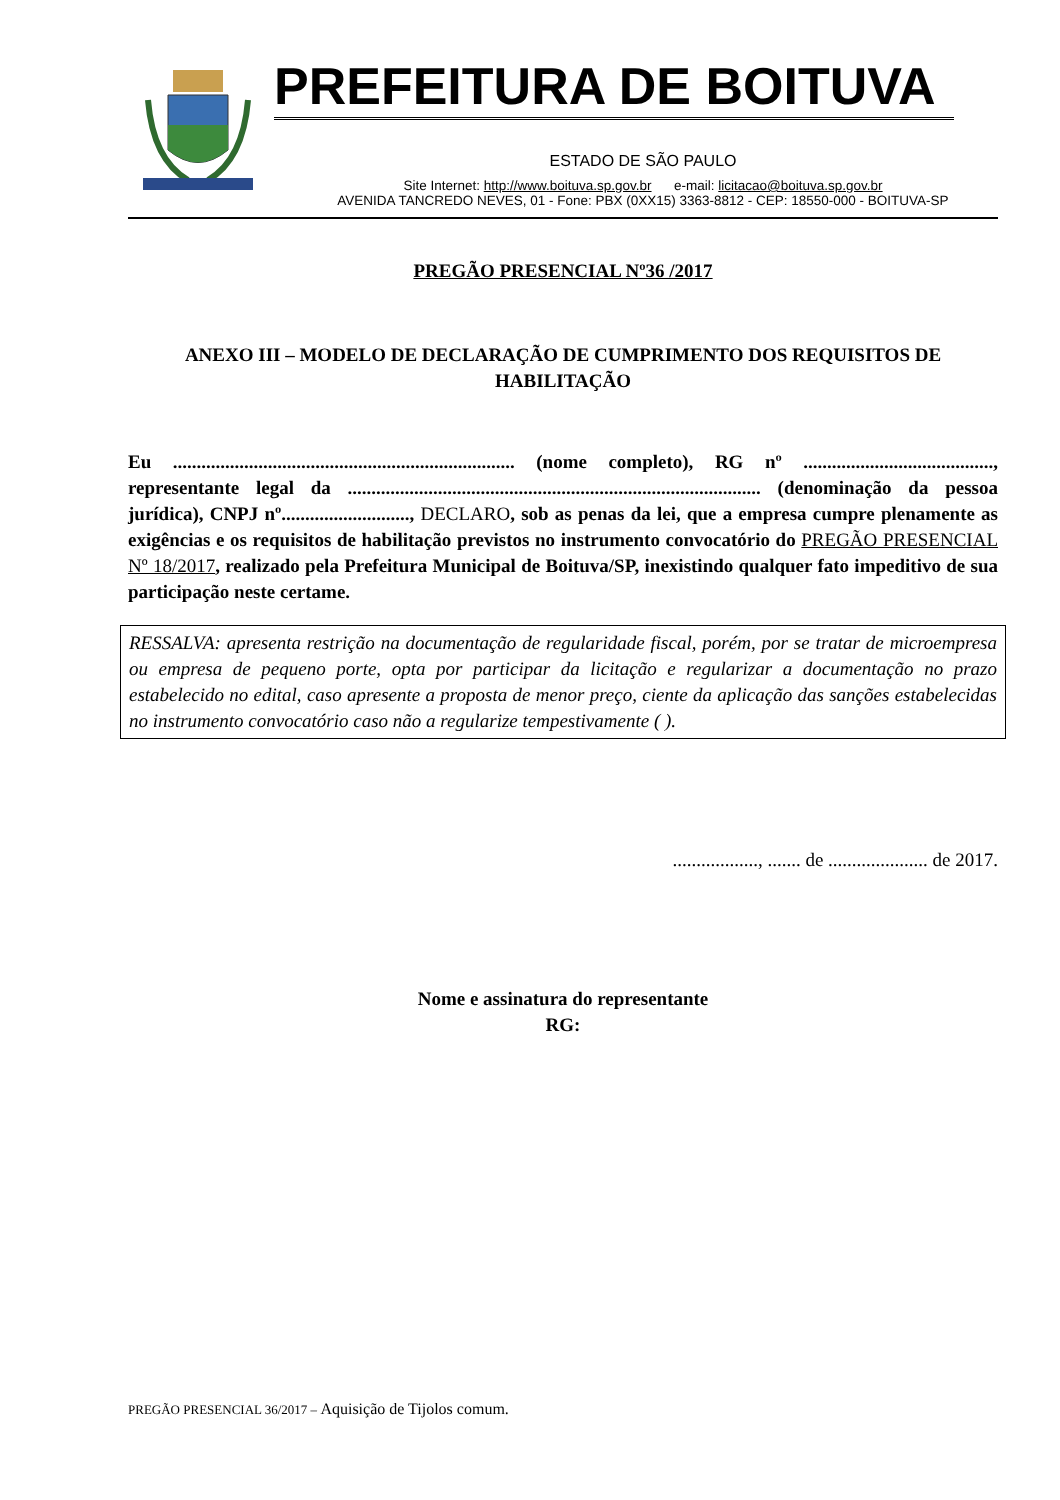PREFEITURA DE BOITUVA
ESTADO DE SÃO PAULO
Site Internet: http://www.boituva.sp.gov.br e-mail: licitacao@boituva.sp.gov.br
AVENIDA TANCREDO NEVES, 01 - Fone: PBX (0XX15) 3363-8812 - CEP: 18550-000 - BOITUVA-SP
PREGÃO PRESENCIAL Nº36 /2017
ANEXO III – MODELO DE DECLARAÇÃO DE CUMPRIMENTO DOS REQUISITOS DE HABILITAÇÃO
Eu ........................................................................ (nome completo), RG nº ........................................, representante legal da ....................................................................................... (denominação da pessoa jurídica), CNPJ nº..........................., DECLARO, sob as penas da lei, que a empresa cumpre plenamente as exigências e os requisitos de habilitação previstos no instrumento convocatório do PREGÃO PRESENCIAL Nº 18/2017, realizado pela Prefeitura Municipal de Boituva/SP, inexistindo qualquer fato impeditivo de sua participação neste certame.
RESSALVA: apresenta restrição na documentação de regularidade fiscal, porém, por se tratar de microempresa ou empresa de pequeno porte, opta por participar da licitação e regularizar a documentação no prazo estabelecido no edital, caso apresente a proposta de menor preço, ciente da aplicação das sanções estabelecidas no instrumento convocatório caso não a regularize tempestivamente ( ).
.................., ....... de ..................... de 2017.
Nome e assinatura do representante
RG:
PREGÃO PRESENCIAL 36/2017 – Aquisição de Tijolos comum.